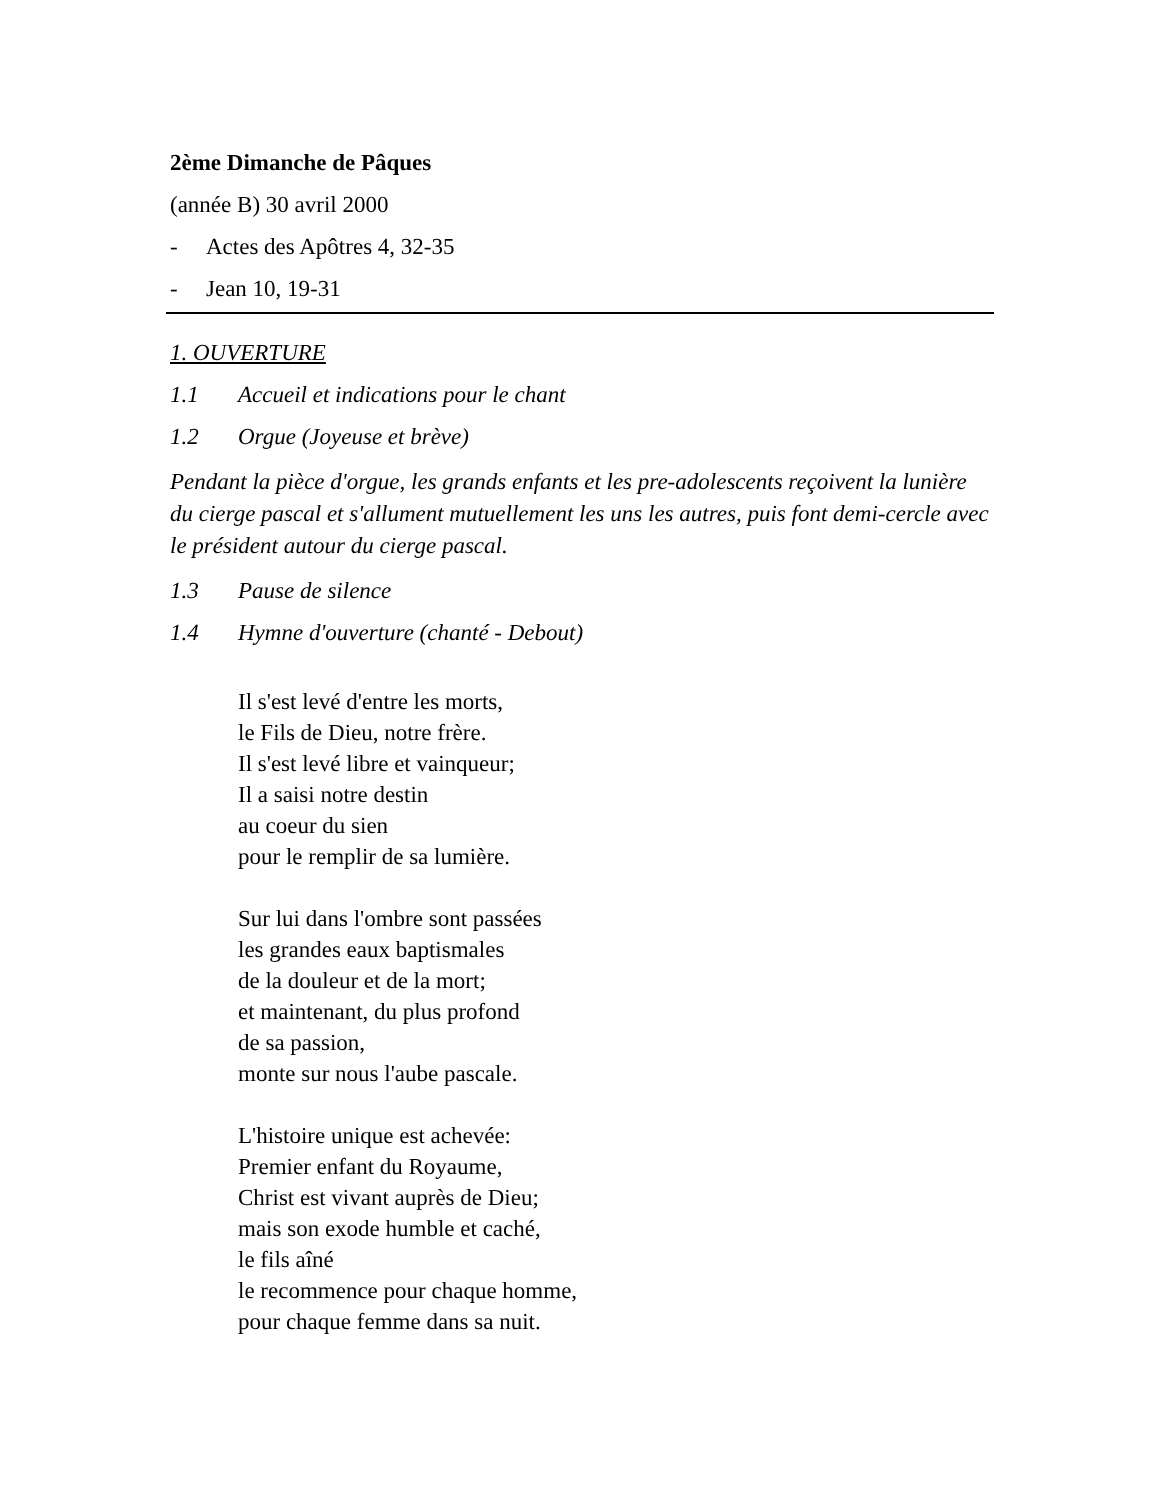2ème Dimanche de Pâques
(année B) 30 avril 2000
- Actes des Apôtres 4, 32-35
- Jean 10, 19-31
1. OUVERTURE
1.1 Accueil et indications pour le chant
1.2 Orgue (Joyeuse et brève)
Pendant la pièce d'orgue, les grands enfants et les pre-adolescents reçoivent la lunière du cierge pascal et s'allument mutuellement les uns les autres, puis font demi-cercle avec le président autour du cierge pascal.
1.3 Pause de silence
1.4 Hymne d'ouverture (chanté - Debout)
Il s'est levé d'entre les morts,
le Fils de Dieu, notre frère.
Il s'est levé libre et vainqueur;
Il a saisi notre destin
au coeur du sien
pour le remplir de sa lumière.
Sur lui dans l'ombre sont passées
les grandes eaux baptismales
de la douleur et de la mort;
et maintenant, du plus profond
de sa passion,
monte sur nous l'aube pascale.
L'histoire unique est achevée:
Premier enfant du Royaume,
Christ est vivant auprès de Dieu;
mais son exode humble et caché,
le fils aîné
le recommence pour chaque homme,
pour chaque femme dans sa nuit.